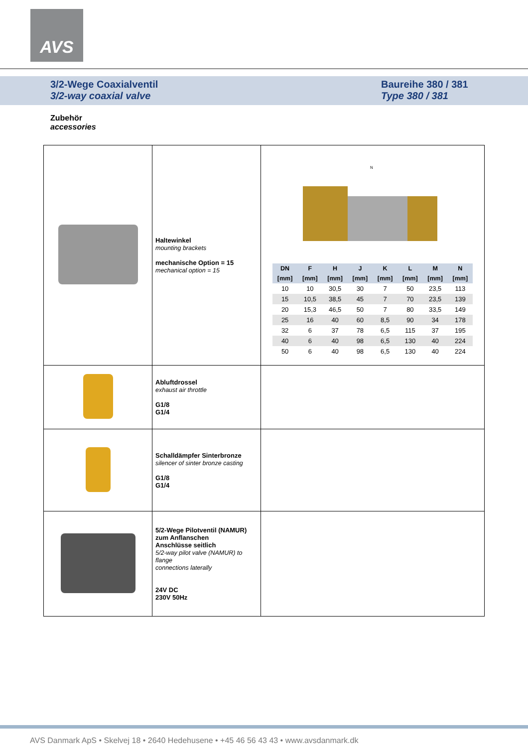AVS
3/2-Wege Coaxialventil
3/2-way coaxial valve
Baureihe 380 / 381
Type 380 / 381
Zubehör
accessories
| | Haltewinkel mounting brackets mechanische Option = 15 mechanical option = 15 | N / DN / F / H / J / K / L / M / N / / --- / --- / --- / --- / --- / --- / --- / --- / / [mm] / [mm] / [mm] / [mm] / [mm] / [mm] / [mm] / [mm] / / 10 / 10 / 30,5 / 30 / 7 / 50 / 23,5 / 113 / / 15 / 10,5 / 38,5 / 45 / 7 / 70 / 23,5 / 139 / / 20 / 15,3 / 46,5 / 50 / 7 / 80 / 33,5 / 149 / / 25 / 16 / 40 / 60 / 8,5 / 90 / 34 / 178 / / 32 / 6 / 37 / 78 / 6,5 / 115 / 37 / 195 / / 40 / 6 / 40 / 98 / 6,5 / 130 / 40 / 224 / / 50 / 6 / 40 / 98 / 6,5 / 130 / 40 / 224 / |
| | Abluftdrossel exhaust air throttle G1/8 G1/4 | |
| | Schalldämpfer Sinterbronze silencer of sinter bronze casting G1/8 G1/4 | |
| | 5/2-Wege Pilotventil (NAMUR) zum Anflanschen Anschlüsse seitlich 5/2-way pilot valve (NAMUR) to flange connections laterally 24V DC 230V 50Hz | |
AVS Danmark ApS • Skelvej 18 • 2640 Hedehusene • +45 46 56 43 43 • www.avsdanmark.dk